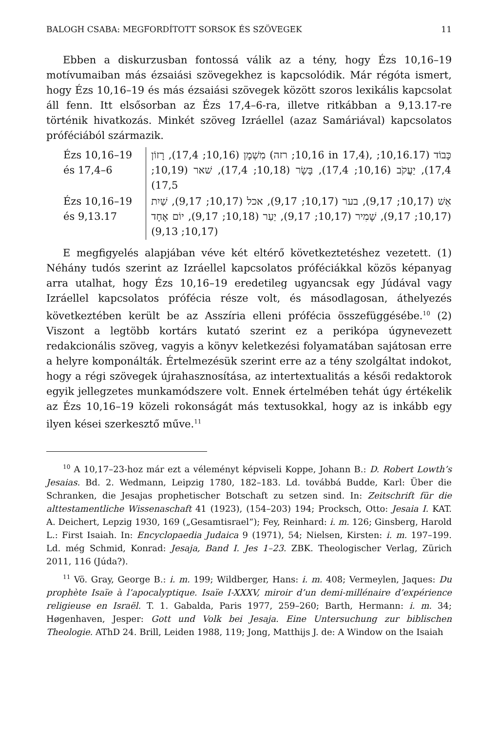BALOGH CSABA: MEGFORDÍTOTT SORSOK ÉS SZÖVEGEK 11
Ebben a diskurzusban fontossá válik az a tény, hogy Ézs 10,16–19 motívumaiban más ézsaiási szövegekhez is kapcsolódik. Már régóta ismert, hogy Ézs 10,16–19 és más ézsaiási szövegek között szoros lexikális kapcsolat áll fenn. Itt elsősorban az Ézs 17,4–6-ra, illetve ritkábban a 9,13.17-re történik hivatkozás. Minkét szöveg Izráellel (azaz Samáriával) kapcsolatos próféciából származik.
| Ézs 10,16–19 és 17,4–6 | מִשְׁמָן (10,16; 17,4), רָזוֹן (10,16; רזה in 17,4), כָּבוֹד (10,16.17; 17,4), יַעֲקֹב (10,16; 17,4), בָּשָׂר (10,18; 17,4), שׁאר (10,19; 17,5) |
| Ézs 10,16–19 és 9,13.17 | אֵשׁ (10,17; 9,17), בער (10,17; 9,17), אכל (10,17; 9,17), שַׁיִת (10,17; 9,17), שָׁמִיר (10,17; 9,17), יַעַר (10,18; 9,17), יוֹם אֶחָד (10,17; 9,13) |
E megfigyelés alapjában véve két eltérő következtetéshez vezetett. (1) Néhány tudós szerint az Izráellel kapcsolatos próféciákkal közös képanyag arra utalhat, hogy Ézs 10,16–19 eredetileg ugyancsak egy Júdával vagy Izráellel kapcsolatos prófécia része volt, és másodlagosan, áthelyezés következtében került be az Asszíria elleni prófécia összefüggésébe.<sup>10</sup> (2) Viszont a legtöbb kortárs kutató szerint ez a perikópa úgynevezett redakcionális szöveg, vagyis a könyv keletkezési folyamatában sajátosan erre a helyre komponálták. Értelmezésük szerint erre az a tény szolgáltat indokot, hogy a régi szövegek újrahasznosítása, az intertextualitás a késői redaktorok egyik jellegzetes munkamódszere volt. Ennek értelmében tehát úgy értékelik az Ézs 10,16–19 közeli rokonságát más textusokkal, hogy az is inkább egy ilyen kései szerkesztő műve.<sup>11</sup>
<sup>10</sup> A 10,17–23-hoz már ezt a véleményt képviseli Koppe, Johann B.: D. Robert Lowth’s Jesaias. Bd. 2. Wedmann, Leipzig 1780, 182–183. Ld. továbbá Budde, Karl: Über die Schranken, die Jesajas prophetischer Botschaft zu setzen sind. In: Zeitschrift für die alttestamentliche Wissenaschaft 41 (1923), (154–203) 194; Procksch, Otto: Jesaia I. KAT. A. Deichert, Lepzig 1930, 169 („Gesamtisrael“); Fey, Reinhard: i. m. 126; Ginsberg, Harold L.: First Isaiah. In: Encyclopaedia Judaica 9 (1971), 54; Nielsen, Kirsten: i. m. 197–199. Ld. még Schmid, Konrad: Jesaja, Band I. Jes 1–23. ZBK. Theologischer Verlag, Zürich 2011, 116 (Júda?).
<sup>11</sup> Vö. Gray, George B.: i. m. 199; Wildberger, Hans: i. m. 408; Vermeylen, Jaques: Du prophète Isaïe à l’apocalyptique. Isaïe I-XXXV, miroir d’un demi-millénaire d’expérience religieuse en Israël. T. 1. Gabalda, Paris 1977, 259–260; Barth, Hermann: i. m. 34; Høgenhaven, Jesper: Gott und Volk bei Jesaja. Eine Untersuchung zur biblischen Theologie. AThD 24. Brill, Leiden 1988, 119; Jong, Matthijs J. de: A Window on the Isaiah